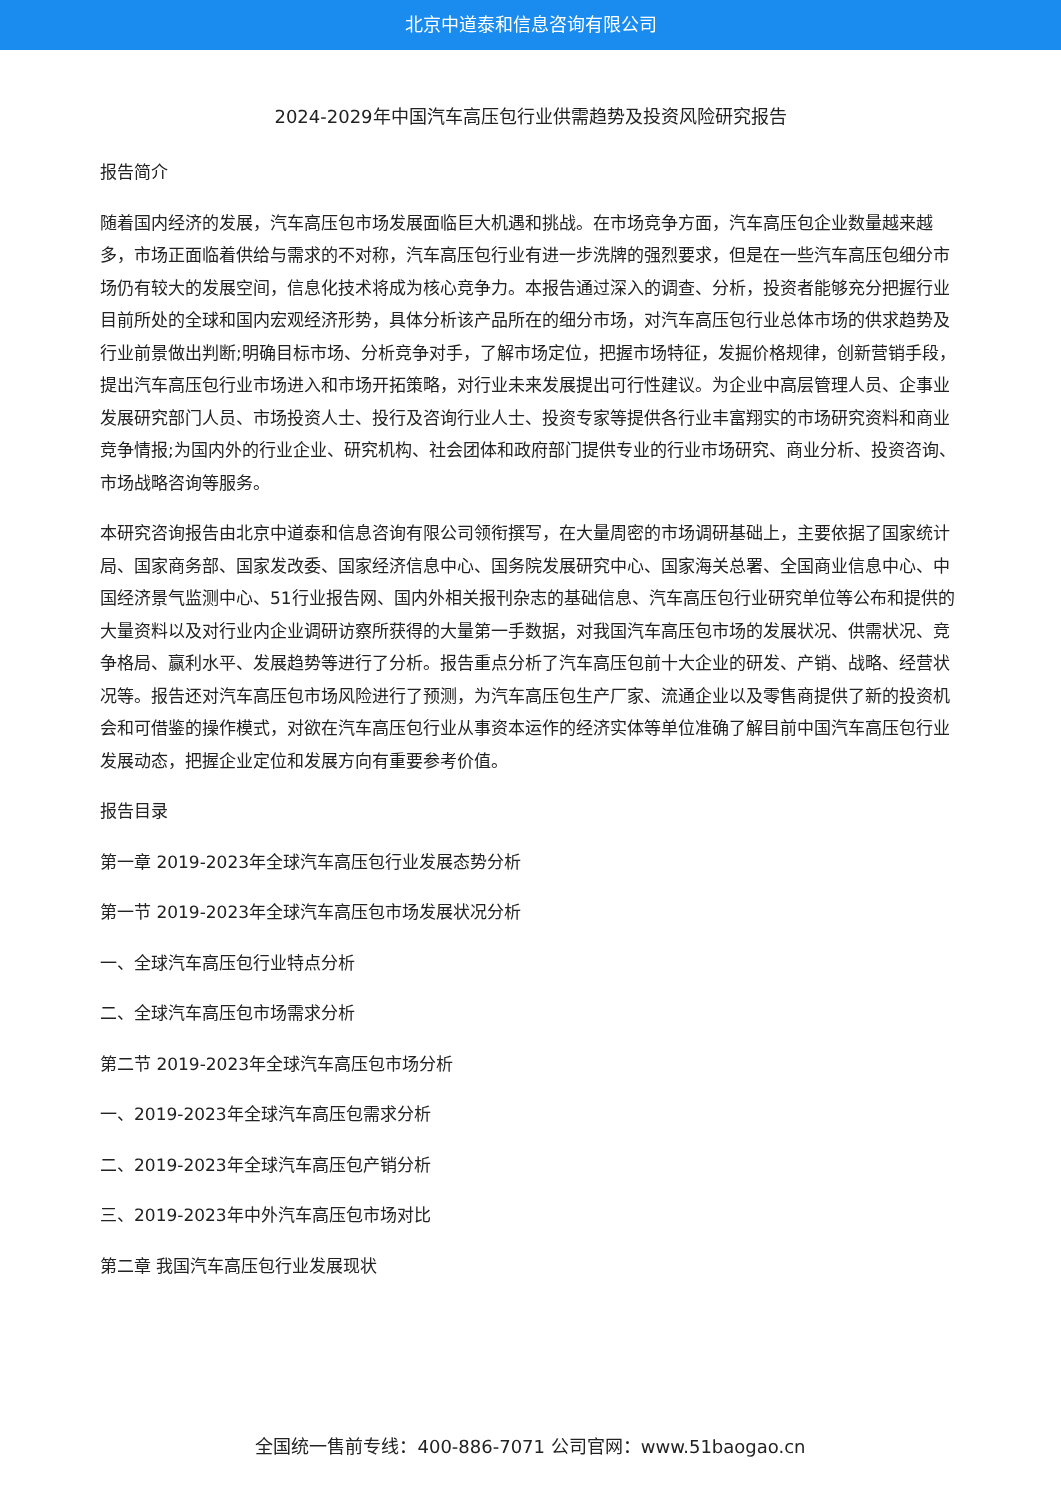北京中道泰和信息咨询有限公司
2024-2029年中国汽车高压包行业供需趋势及投资风险研究报告
报告简介
随着国内经济的发展，汽车高压包市场发展面临巨大机遇和挑战。在市场竞争方面，汽车高压包企业数量越来越多，市场正面临着供给与需求的不对称，汽车高压包行业有进一步洗牌的强烈要求，但是在一些汽车高压包细分市场仍有较大的发展空间，信息化技术将成为核心竞争力。本报告通过深入的调查、分析，投资者能够充分把握行业目前所处的全球和国内宏观经济形势，具体分析该产品所在的细分市场，对汽车高压包行业总体市场的供求趋势及行业前景做出判断;明确目标市场、分析竞争对手，了解市场定位，把握市场特征，发掘价格规律，创新营销手段，提出汽车高压包行业市场进入和市场开拓策略，对行业未来发展提出可行性建议。为企业中高层管理人员、企事业发展研究部门人员、市场投资人士、投行及咨询行业人士、投资专家等提供各行业丰富翔实的市场研究资料和商业竞争情报;为国内外的行业企业、研究机构、社会团体和政府部门提供专业的行业市场研究、商业分析、投资咨询、市场战略咨询等服务。
本研究咨询报告由北京中道泰和信息咨询有限公司领衔撰写，在大量周密的市场调研基础上，主要依据了国家统计局、国家商务部、国家发改委、国家经济信息中心、国务院发展研究中心、国家海关总署、全国商业信息中心、中国经济景气监测中心、51行业报告网、国内外相关报刊杂志的基础信息、汽车高压包行业研究单位等公布和提供的大量资料以及对行业内企业调研访察所获得的大量第一手数据，对我国汽车高压包市场的发展状况、供需状况、竞争格局、赢利水平、发展趋势等进行了分析。报告重点分析了汽车高压包前十大企业的研发、产销、战略、经营状况等。报告还对汽车高压包市场风险进行了预测，为汽车高压包生产厂家、流通企业以及零售商提供了新的投资机会和可借鉴的操作模式，对欲在汽车高压包行业从事资本运作的经济实体等单位准确了解目前中国汽车高压包行业发展动态，把握企业定位和发展方向有重要参考价值。
报告目录
第一章 2019-2023年全球汽车高压包行业发展态势分析
第一节 2019-2023年全球汽车高压包市场发展状况分析
一、全球汽车高压包行业特点分析
二、全球汽车高压包市场需求分析
第二节 2019-2023年全球汽车高压包市场分析
一、2019-2023年全球汽车高压包需求分析
二、2019-2023年全球汽车高压包产销分析
三、2019-2023年中外汽车高压包市场对比
第二章 我国汽车高压包行业发展现状
全国统一售前专线：400-886-7071 公司官网：www.51baogao.cn